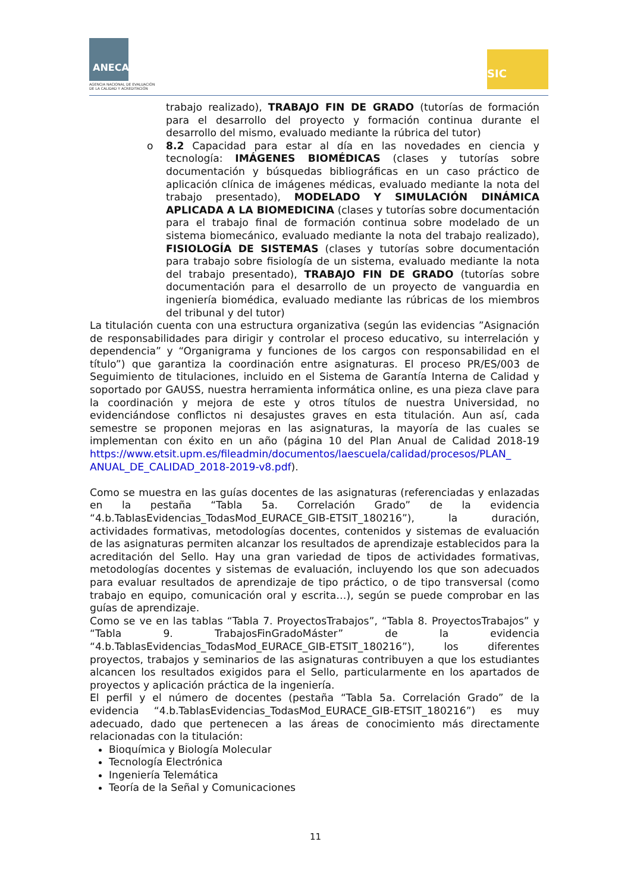ANECA
AGENCIA NACIONAL DE EVALUACIÓN
DE LA CALIDAD Y ACREDITACIÓN
SIC
trabajo realizado), TRABAJO FIN DE GRADO (tutorías de formación para el desarrollo del proyecto y formación continua durante el desarrollo del mismo, evaluado mediante la rúbrica del tutor)
o 8.2 Capacidad para estar al día en las novedades en ciencia y tecnología: IMÁGENES BIOMÉDICAS (clases y tutorías sobre documentación y búsquedas bibliográficas en un caso práctico de aplicación clínica de imágenes médicas, evaluado mediante la nota del trabajo presentado), MODELADO Y SIMULACIÓN DINÁMICA APLICADA A LA BIOMEDICINA (clases y tutorías sobre documentación para el trabajo final de formación continua sobre modelado de un sistema biomecánico, evaluado mediante la nota del trabajo realizado), FISIOLOGÍA DE SISTEMAS (clases y tutorías sobre documentación para trabajo sobre fisiología de un sistema, evaluado mediante la nota del trabajo presentado), TRABAJO FIN DE GRADO (tutorías sobre documentación para el desarrollo de un proyecto de vanguardia en ingeniería biomédica, evaluado mediante las rúbricas de los miembros del tribunal y del tutor)
La titulación cuenta con una estructura organizativa (según las evidencias ”Asignación de responsabilidades para dirigir y controlar el proceso educativo, su interrelación y dependencia” y “Organigrama y funciones de los cargos con responsabilidad en el título”) que garantiza la coordinación entre asignaturas. El proceso PR/ES/003 de Seguimiento de titulaciones, incluido en el Sistema de Garantía Interna de Calidad y soportado por GAUSS, nuestra herramienta informática online, es una pieza clave para la coordinación y mejora de este y otros títulos de nuestra Universidad, no evidenciándose conflictos ni desajustes graves en esta titulación. Aun así, cada semestre se proponen mejoras en las asignaturas, la mayoría de las cuales se implementan con éxito en un año (página 10 del Plan Anual de Calidad 2018-19 https://www.etsit.upm.es/fileadmin/documentos/laescuela/calidad/procesos/PLAN_ ANUAL_DE_CALIDAD_2018-2019-v8.pdf).
Como se muestra en las guías docentes de las asignaturas (referenciadas y enlazadas en la pestaña “Tabla 5a. Correlación Grado” de la evidencia “4.b.TablasEvidencias_TodasMod_EURACE_GIB-ETSIT_180216”), la duración, actividades formativas, metodologías docentes, contenidos y sistemas de evaluación de las asignaturas permiten alcanzar los resultados de aprendizaje establecidos para la acreditación del Sello. Hay una gran variedad de tipos de actividades formativas, metodologías docentes y sistemas de evaluación, incluyendo los que son adecuados para evaluar resultados de aprendizaje de tipo práctico, o de tipo transversal (como trabajo en equipo, comunicación oral y escrita…), según se puede comprobar en las guías de aprendizaje.
Como se ve en las tablas “Tabla 7. ProyectosTrabajos”, “Tabla 8. ProyectosTrabajos” y “Tabla 9. TrabajosFinGradoMáster” de la evidencia “4.b.TablasEvidencias_TodasMod_EURACE_GIB-ETSIT_180216”), los diferentes proyectos, trabajos y seminarios de las asignaturas contribuyen a que los estudiantes alcancen los resultados exigidos para el Sello, particularmente en los apartados de proyectos y aplicación práctica de la ingeniería.
El perfil y el número de docentes (pestaña “Tabla 5a. Correlación Grado” de la evidencia “4.b.TablasEvidencias_TodasMod_EURACE_GIB-ETSIT_180216”) es muy adecuado, dado que pertenecen a las áreas de conocimiento más directamente relacionadas con la titulación:
Bioquímica y Biología Molecular
Tecnología Electrónica
Ingeniería Telemática
Teoría de la Señal y Comunicaciones
11